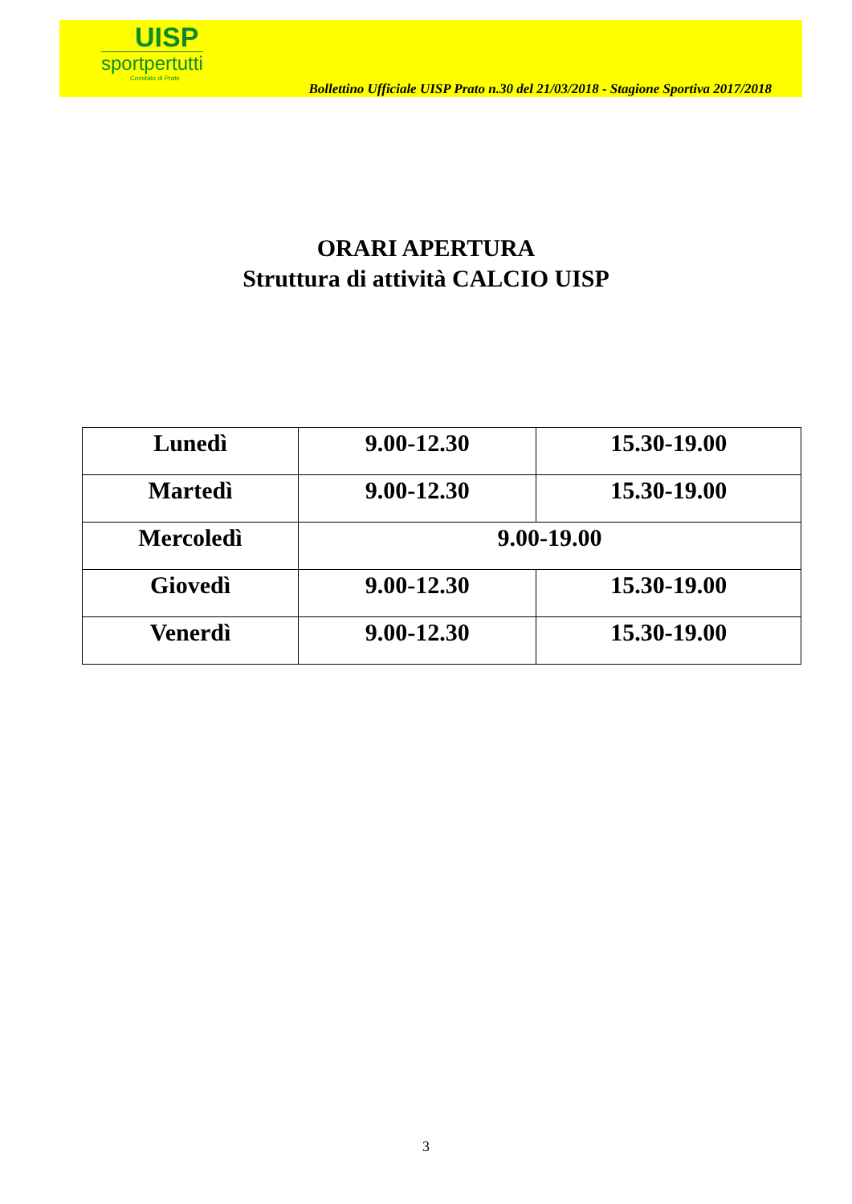UISP
sportpertutti
Comitato di Prato
Bollettino Ufficiale UISP Prato n.30 del 21/03/2018 - Stagione Sportiva 2017/2018
ORARI APERTURA
Struttura di attività CALCIO UISP
| Lunedì | 9.00-12.30 | 15.30-19.00 |
| Martedì | 9.00-12.30 | 15.30-19.00 |
| Mercoledì | 9.00-19.00 | |
| Giovedì | 9.00-12.30 | 15.30-19.00 |
| Venerdì | 9.00-12.30 | 15.30-19.00 |
3